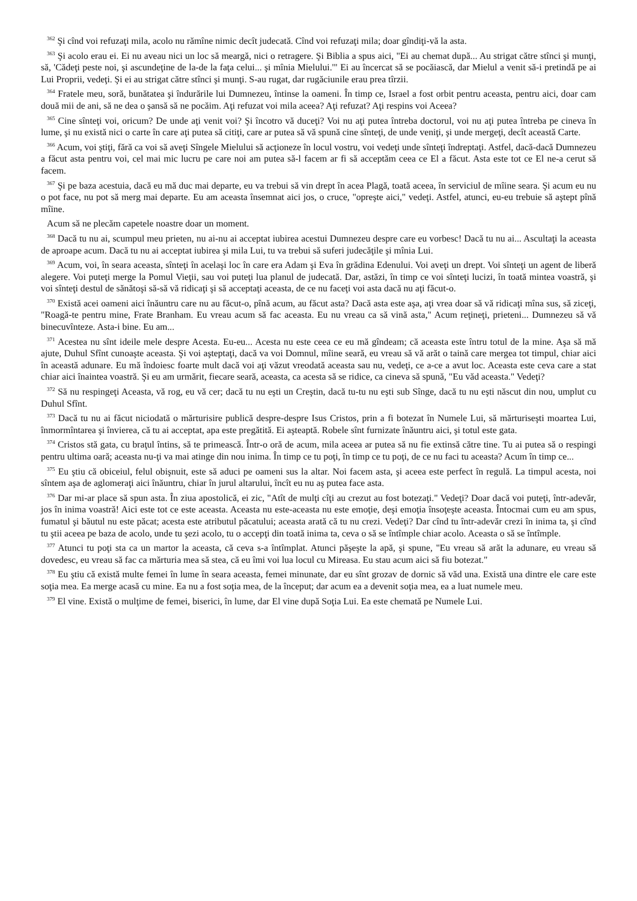<sup>362</sup> Şi cînd voi refuzaţi mila, acolo nu rămîne nimic decît judecată. Cînd voi refuzaţi mila; doar gîndiţi-vă la asta.
<sup>363</sup> Şi acolo erau ei. Ei nu aveau nici un loc să meargă, nici o retragere. Şi Biblia a spus aici, "Ei au chemat după... Au strigat către stînci şi munţi, să, 'Cădeţi peste noi, şi ascundeţine de la-de la faţa celui... şi mînia Mielului.'" Ei au încercat să se pocăiască, dar Mielul a venit să-i pretindă pe ai Lui Proprii, vedeţi. Şi ei au strigat către stînci şi munţi. S-au rugat, dar rugăciunile erau prea tîrzii.
<sup>364</sup> Fratele meu, soră, bunătatea şi îndurările lui Dumnezeu, întinse la oameni. În timp ce, Israel a fost orbit pentru aceasta, pentru aici, doar cam două mii de ani, să ne dea o şansă să ne pocăim. Aţi refuzat voi mila aceea? Aţi refuzat? Aţi respins voi Aceea?
<sup>365</sup> Cine sînteţi voi, oricum? De unde aţi venit voi? Şi încotro vă duceţi? Voi nu aţi putea întreba doctorul, voi nu aţi putea întreba pe cineva în lume, şi nu există nici o carte în care aţi putea să citiţi, care ar putea să vă spună cine sînteţi, de unde veniţi, şi unde mergeţi, decît această Carte.
<sup>366</sup> Acum, voi ştiţi, fără ca voi să aveţi Sîngele Mielului să acţioneze în locul vostru, voi vedeţi unde sînteţi îndreptaţi. Astfel, dacă-dacă Dumnezeu a făcut asta pentru voi, cel mai mic lucru pe care noi am putea să-l facem ar fi să acceptăm ceea ce El a făcut. Asta este tot ce El ne-a cerut să facem.
<sup>367</sup> Şi pe baza acestuia, dacă eu mă duc mai departe, eu va trebui să vin drept în acea Plagă, toată aceea, în serviciul de mîine seara. Şi acum eu nu o pot face, nu pot să merg mai departe. Eu am aceasta însemnat aici jos, o cruce, "opreşte aici," vedeţi. Astfel, atunci, eu-eu trebuie să aştept pînă mîine.
Acum să ne plecăm capetele noastre doar un moment.
<sup>368</sup> Dacă tu nu ai, scumpul meu prieten, nu ai-nu ai acceptat iubirea acestui Dumnezeu despre care eu vorbesc! Dacă tu nu ai... Ascultaţi la aceasta de aproape acum. Dacă tu nu ai acceptat iubirea şi mila Lui, tu va trebui să suferi judecăţile şi mînia Lui.
<sup>369</sup> Acum, voi, în seara aceasta, sînteţi în acelaşi loc în care era Adam şi Eva în grădina Edenului. Voi aveţi un drept. Voi sînteţi un agent de liberă alegere. Voi puteţi merge la Pomul Vieţii, sau voi puteţi lua planul de judecată. Dar, astăzi, în timp ce voi sînteţi lucizi, în toată mintea voastră, şi voi sînteţi destul de sănătoşi să-să vă ridicaţi şi să acceptaţi aceasta, de ce nu faceţi voi asta dacă nu aţi făcut-o.
<sup>370</sup> Există acei oameni aici înăuntru care nu au făcut-o, pînă acum, au făcut asta? Dacă asta este aşa, aţi vrea doar să vă ridicaţi mîna sus, să ziceţi, "Roagă-te pentru mine, Frate Branham. Eu vreau acum să fac aceasta. Eu nu vreau ca să vină asta," Acum reţineţi, prieteni... Dumnezeu să vă binecuvînteze. Asta-i bine. Eu am...
<sup>371</sup> Acestea nu sînt ideile mele despre Acesta. Eu-eu... Acesta nu este ceea ce eu mă gîndeam; că aceasta este întru totul de la mine. Aşa să mă ajute, Duhul Sfînt cunoaşte aceasta. Şi voi aşteptaţi, dacă va voi Domnul, mîine seară, eu vreau să vă arăt o taină care mergea tot timpul, chiar aici în această adunare. Eu mă îndoiesc foarte mult dacă voi aţi văzut vreodată aceasta sau nu, vedeţi, ce a-ce a avut loc. Aceasta este ceva care a stat chiar aici înaintea voastră. Şi eu am urmărit, fiecare seară, aceasta, ca acesta să se ridice, ca cineva să spună, "Eu văd aceasta." Vedeţi?
<sup>372</sup> Să nu respingeţi Aceasta, vă rog, eu vă cer; dacă tu nu eşti un Creştin, dacă tu-tu nu eşti sub Sînge, dacă tu nu eşti născut din nou, umplut cu Duhul Sfînt.
<sup>373</sup> Dacă tu nu ai făcut niciodată o mărturisire publică despre-despre Isus Cristos, prin a fi botezat în Numele Lui, să mărturiseşti moartea Lui, înmormîntarea şi învierea, că tu ai acceptat, apa este pregătită. Ei aşteaptă. Robele sînt furnizate înăuntru aici, şi totul este gata.
<sup>374</sup> Cristos stă gata, cu braţul întins, să te primească. Într-o oră de acum, mila aceea ar putea să nu fie extinsă către tine. Tu ai putea să o respingi pentru ultima oară; aceasta nu-ţi va mai atinge din nou inima. În timp ce tu poţi, în timp ce tu poţi, de ce nu faci tu aceasta? Acum în timp ce...
<sup>375</sup> Eu ştiu că obiceiul, felul obişnuit, este să aduci pe oameni sus la altar. Noi facem asta, şi aceea este perfect în regulă. La timpul acesta, noi sîntem aşa de aglomeraţi aici înăuntru, chiar în jurul altarului, încît eu nu aş putea face asta.
<sup>376</sup> Dar mi-ar place să spun asta. În ziua apostolică, ei zic, "Atît de mulţi cîţi au crezut au fost botezaţi." Vedeţi? Doar dacă voi puteţi, într-adevăr, jos în inima voastră! Aici este tot ce este aceasta. Aceasta nu este-aceasta nu este emoţie, deşi emoţia însoţeşte aceasta. Întocmai cum eu am spus, fumatul şi băutul nu este păcat; acesta este atributul păcatului; aceasta arată că tu nu crezi. Vedeţi? Dar cînd tu într-adevăr crezi în inima ta, şi cînd tu ştii aceea pe baza de acolo, unde tu şezi acolo, tu o accepţi din toată inima ta, ceva o să se întîmple chiar acolo. Aceasta o să se întîmple.
<sup>377</sup> Atunci tu poţi sta ca un martor la aceasta, că ceva s-a întîmplat. Atunci păşeşte la apă, şi spune, "Eu vreau să arăt la adunare, eu vreau să dovedesc, eu vreau să fac ca mărturia mea să stea, că eu îmi voi lua locul cu Mireasa. Eu stau acum aici să fiu botezat."
<sup>378</sup> Eu ştiu că există multe femei în lume în seara aceasta, femei minunate, dar eu sînt grozav de dornic să văd una. Există una dintre ele care este soţia mea. Ea merge acasă cu mine. Ea nu a fost soţia mea, de la început; dar acum ea a devenit soţia mea, ea a luat numele meu.
<sup>379</sup> El vine. Există o mulţime de femei, biserici, în lume, dar El vine după Soţia Lui. Ea este chemată pe Numele Lui.